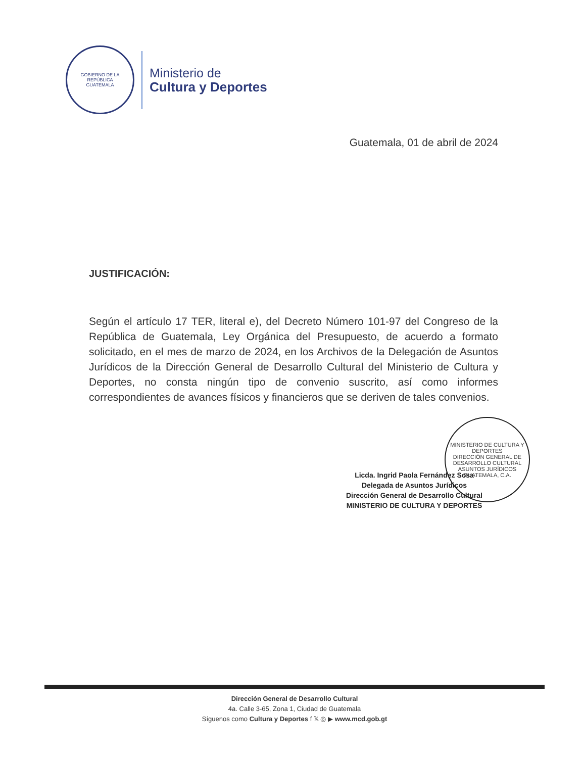GOBIERNO DE LA REPÚBLICA
GUATEMALA
Ministerio de
Cultura y Deportes
Guatemala, 01 de abril de 2024
JUSTIFICACIÓN:
Según el artículo 17 TER, literal e), del Decreto Número 101-97 del Congreso de la República de Guatemala, Ley Orgánica del Presupuesto, de acuerdo a formato solicitado, en el mes de marzo de 2024, en los Archivos de la Delegación de Asuntos Jurídicos de la Dirección General de Desarrollo Cultural del Ministerio de Cultura y Deportes, no consta ningún tipo de convenio suscrito, así como informes correspondientes de avances físicos y financieros que se deriven de tales convenios.
MINISTERIO DE CULTURA Y DEPORTES
DIRECCIÓN GENERAL DE DESARROLLO CULTURAL
ASUNTOS JURÍDICOS
GUATEMALA, C.A.
Licda. Ingrid Paola Fernández Sosa
Delegada de Asuntos Jurídicos
Dirección General de Desarrollo Cultural
MINISTERIO DE CULTURA Y DEPORTES
Dirección General de Desarrollo Cultural
4a. Calle 3-65, Zona 1, Ciudad de Guatemala
Síguenos como Cultura y Deportes f 𝕏 ◎ ▶ www.mcd.gob.gt